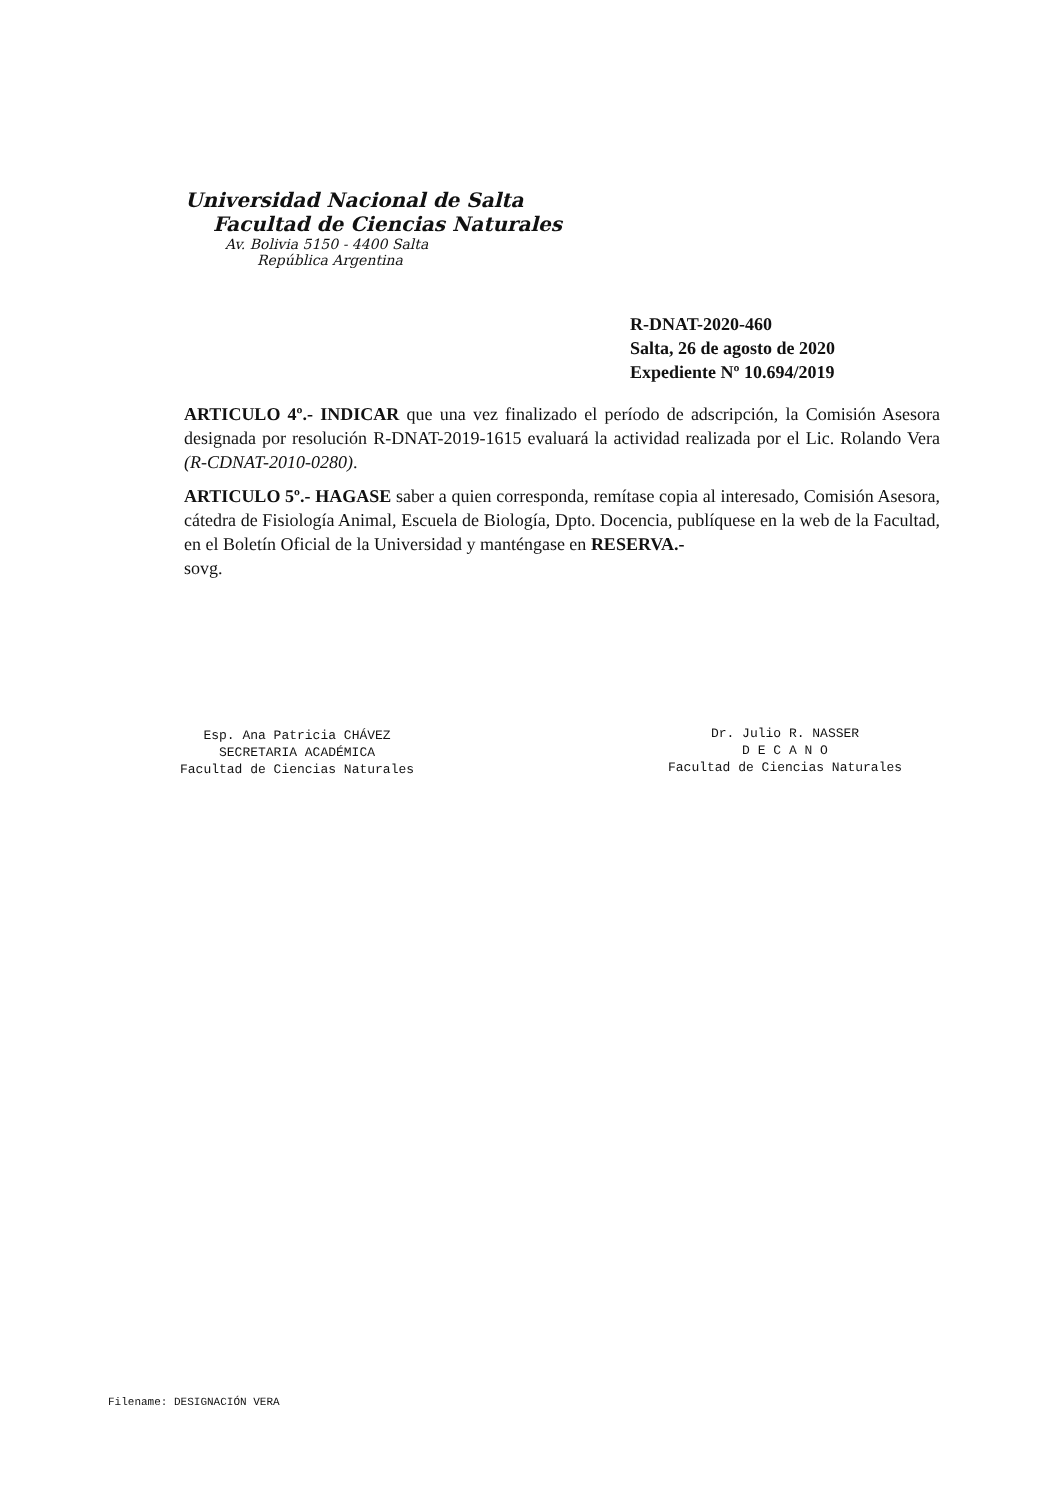Universidad Nacional de Salta
Facultad de Ciencias Naturales
Av. Bolivia 5150 - 4400 Salta
República Argentina
R-DNAT-2020-460
Salta, 26 de agosto de 2020
Expediente Nº 10.694/2019
ARTICULO 4º.- INDICAR que una vez finalizado el período de adscripción, la Comisión Asesora designada por resolución R-DNAT-2019-1615 evaluará la actividad realizada por el Lic. Rolando Vera (R-CDNAT-2010-0280).
ARTICULO 5º.- HAGASE saber a quien corresponda, remítase copia al interesado, Comisión Asesora, cátedra de Fisiología Animal, Escuela de Biología, Dpto. Docencia, publíquese en la web de la Facultad, en el Boletín Oficial de la Universidad y manténgase en RESERVA.-
sovg.
Esp. Ana Patricia CHÁVEZ
SECRETARIA ACADÉMICA
Facultad de Ciencias Naturales
Dr. Julio R. NASSER
D E C A N O
Facultad de Ciencias Naturales
Filename: DESIGNACIÓN VERA